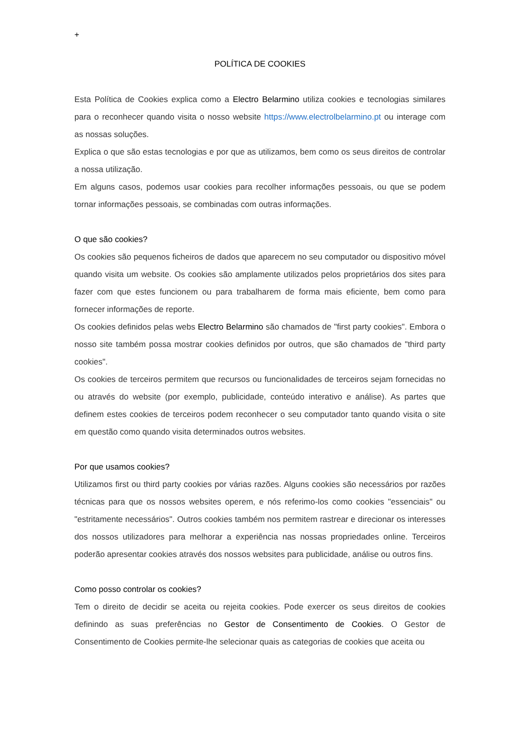+
POLÍTICA DE COOKIES
Esta Política de Cookies explica como a Electro Belarmino utiliza cookies e tecnologias similares para o reconhecer quando visita o nosso website https://www.electrolbelarmino.pt ou interage com as nossas soluções.
Explica o que são estas tecnologias e por que as utilizamos, bem como os seus direitos de controlar a nossa utilização.
Em alguns casos, podemos usar cookies para recolher informações pessoais, ou que se podem tornar informações pessoais, se combinadas com outras informações.
O que são cookies?
Os cookies são pequenos ficheiros de dados que aparecem no seu computador ou dispositivo móvel quando visita um website. Os cookies são amplamente utilizados pelos proprietários dos sites para fazer com que estes funcionem ou para trabalharem de forma mais eficiente, bem como para fornecer informações de reporte.
Os cookies definidos pelas webs Electro Belarmino são chamados de "first party cookies". Embora o nosso site também possa mostrar cookies definidos por outros, que são chamados de "third party cookies".
Os cookies de terceiros permitem que recursos ou funcionalidades de terceiros sejam fornecidas no ou através do website (por exemplo, publicidade, conteúdo interativo e análise). As partes que definem estes cookies de terceiros podem reconhecer o seu computador tanto quando visita o site em questão como quando visita determinados outros websites.
Por que usamos cookies?
Utilizamos first ou third party cookies por várias razões. Alguns cookies são necessários por razões técnicas para que os nossos websites operem, e nós referimo-los como cookies "essenciais" ou "estritamente necessários". Outros cookies também nos permitem rastrear e direcionar os interesses dos nossos utilizadores para melhorar a experiência nas nossas propriedades online. Terceiros poderão apresentar cookies através dos nossos websites para publicidade, análise ou outros fins.
Como posso controlar os cookies?
Tem o direito de decidir se aceita ou rejeita cookies. Pode exercer os seus direitos de cookies definindo as suas preferências no Gestor de Consentimento de Cookies. O Gestor de Consentimento de Cookies permite-lhe selecionar quais as categorias de cookies que aceita ou